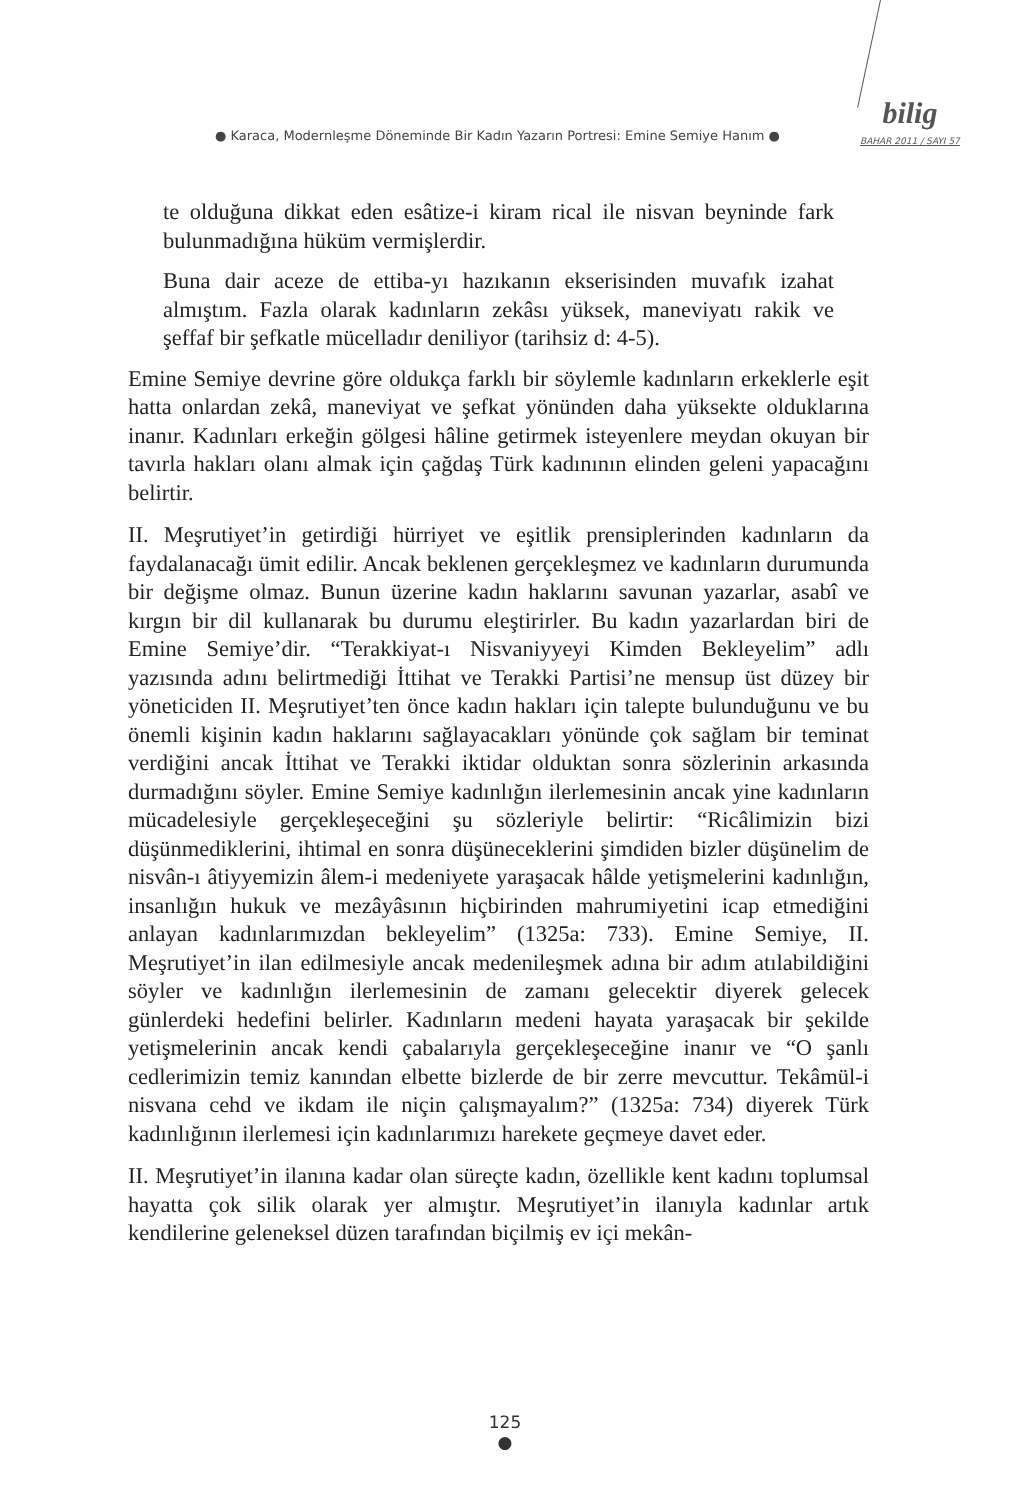● Karaca, Modernleşme Döneminde Bir Kadın Yazarın Portresi: Emine Semiye Hanım ●
bilig
BAHAR 2011 / SAYI 57
te olduğuna dikkat eden esâtize-i kiram rical ile nisvan beyninde fark bulunmadığına hüküm vermişlerdir.
Buna dair aceze de ettiba-yı hazıkanın ekserisinden muvafık izahat almıştım. Fazla olarak kadınların zekâsı yüksek, maneviyatı rakik ve şeffaf bir şefkatle mücelladır deniliyor (tarihsiz d: 4-5).
Emine Semiye devrine göre oldukça farklı bir söylemle kadınların erkeklerle eşit hatta onlardan zekâ, maneviyat ve şefkat yönünden daha yüksekte olduklarına inanır. Kadınları erkeğin gölgesi hâline getirmek isteyenlere meydan okuyan bir tavırla hakları olanı almak için çağdaş Türk kadınının elinden geleni yapacağını belirtir.
II. Meşrutiyet’in getirdiği hürriyet ve eşitlik prensiplerinden kadınların da faydalanacağı ümit edilir. Ancak beklenen gerçekleşmez ve kadınların durumunda bir değişme olmaz. Bunun üzerine kadın haklarını savunan yazarlar, asabî ve kırgın bir dil kullanarak bu durumu eleştirirler. Bu kadın yazarlardan biri de Emine Semiye’dir. “Terakkiyat-ı Nisvaniyyeyi Kimden Bekleyelim” adlı yazısında adını belirtmediği İttihat ve Terakki Partisi’ne mensup üst düzey bir yöneticiden II. Meşrutiyet’ten önce kadın hakları için talepte bulunduğunu ve bu önemli kişinin kadın haklarını sağlayacakları yönünde çok sağlam bir teminat verdiğini ancak İttihat ve Terakki iktidar olduktan sonra sözlerinin arkasında durmadığını söyler. Emine Semiye kadınlığın ilerlemesinin ancak yine kadınların mücadelesiyle gerçekleşeceğini şu sözleriyle belirtir: “Ricâlimizin bizi düşünmediklerini, ihtimal en sonra düşüneceklerini şimdiden bizler düşünelim de nisvân-ı âtiyyemizin âlem-i medeniyete yaraşacak hâlde yetişmelerini kadınlığın, insanlığın hukuk ve mezâyâsının hiçbirinden mahrumiyetini icap etmediğini anlayan kadınlarımızdan bekleyelim” (1325a: 733). Emine Semiye, II. Meşrutiyet’in ilan edilmesiyle ancak medenileşmek adına bir adım atılabildiğini söyler ve kadınlığın ilerlemesinin de zamanı gelecektir diyerek gelecek günlerdeki hedefini belirler. Kadınların medeni hayata yaraşacak bir şekilde yetişmelerinin ancak kendi çabalarıyla gerçekleşeceğine inanır ve “O şanlı cedlerimizin temiz kanından elbette bizlerde de bir zerre mevcuttur. Tekâmül-i nisvana cehd ve ikdam ile niçin çalışmayalım?” (1325a: 734) diyerek Türk kadınlığının ilerlemesi için kadınlarımızı harekete geçmeye davet eder.
II. Meşrutiyet’in ilanına kadar olan süreçte kadın, özellikle kent kadını toplumsal hayatta çok silik olarak yer almıştır. Meşrutiyet’in ilanıyla kadınlar artık kendilerine geleneksel düzen tarafından biçilmiş ev içi mekân-
125
●